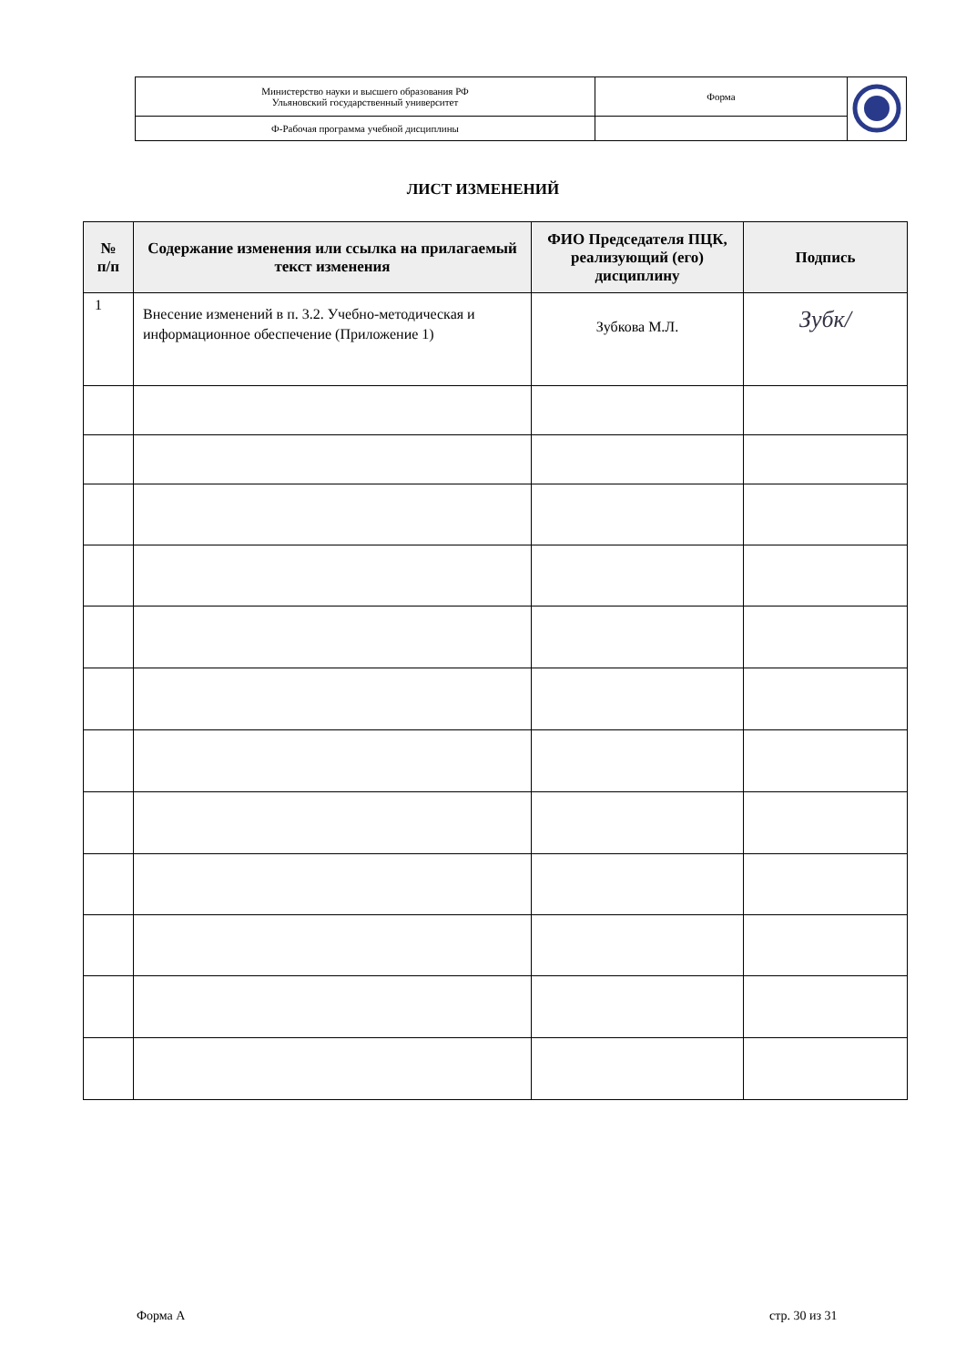| Министерство науки и высшего образования РФ Ульяновский государственный университет | Форма | |
| Ф-Рабочая программа учебной дисциплины | | |
ЛИСТ ИЗМЕНЕНИЙ
| № п/п | Содержание изменения или ссылка на прилагаемый текст изменения | ФИО Председателя ПЦК, реализующий (его) дисциплину | Подпись |
| --- | --- | --- | --- |
| 1 | Внесение изменений в п. 3.2. Учебно-методическая и информационное обеспечение (Приложение 1) | Зубкова М.Л. | Зубк/ |
Форма А стр. 30 из 31